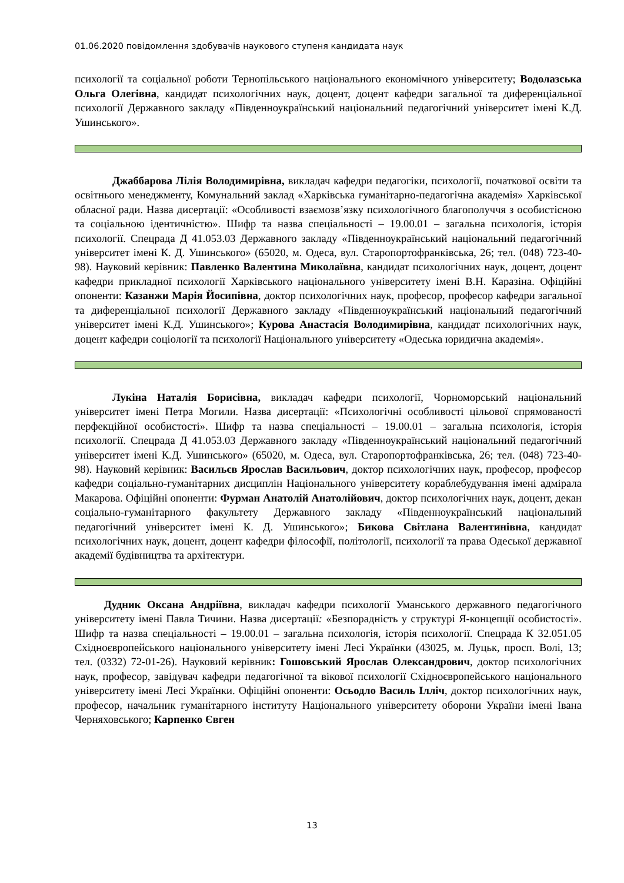01.06.2020 повідомлення здобувачів наукового ступеня кандидата наук
психології та соціальної роботи Тернопільського національного економічного університету; Водолазська Ольга Олегівна, кандидат психологічних наук, доцент, доцент кафедри загальної та диференціальної психології Державного закладу «Південноукраїнський національний педагогічний університет імені К.Д. Ушинського».
Джаббарова Лілія Володимирівна, викладач кафедри педагогіки, психології, початкової освіти та освітнього менеджменту, Комунальний заклад «Харківська гуманітарно-педагогічна академія» Харківської обласної ради. Назва дисертації: «Особливості взаємозв’язку психологічного благополуччя з особистісною та соціальною ідентичністю». Шифр та назва спеціальності – 19.00.01 – загальна психологія, історія психології. Спецрада Д 41.053.03 Державного закладу «Південноукраїнський національний педагогічний університет імені К. Д. Ушинського» (65020, м. Одеса, вул. Старопортофранківська, 26; тел. (048) 723-40-98). Науковий керівник: Павленко Валентина Миколаївна, кандидат психологічних наук, доцент, доцент кафедри прикладної психології Харківського національного університету імені В.Н. Каразіна. Офіційні опоненти: Казанжи Марія Йосипівна, доктор психологічних наук, професор, професор кафедри загальної та диференціальної психології Державного закладу «Південноукраїнський національний педагогічний університет імені К.Д. Ушинського»; Курова Анастасія Володимирівна, кандидат психологічних наук, доцент кафедри соціології та психології Національного університету «Одеська юридична академія».
Лукіна Наталія Борисівна, викладач кафедри психології, Чорноморський національний університет імені Петра Могили. Назва дисертації: «Психологічні особливості цільової спрямованості перфекційної особистості». Шифр та назва спеціальності – 19.00.01 – загальна психологія, історія психології. Спецрада Д 41.053.03 Державного закладу «Південноукраїнський національний педагогічний університет імені К.Д. Ушинського» (65020, м. Одеса, вул. Старопортофранківська, 26; тел. (048) 723-40-98). Науковий керівник: Васильєв Ярослав Васильович, доктор психологічних наук, професор, професор кафедри соціально-гуманітарних дисциплін Національного університету кораблебудування імені адмірала Макарова. Офіційні опоненти: Фурман Анатолій Анатолійович, доктор психологічних наук, доцент, декан соціально-гуманітарного факультету Державного закладу «Південноукраїнський національний педагогічний університет імені К. Д. Ушинського»; Бикова Світлана Валентинівна, кандидат психологічних наук, доцент, доцент кафедри філософії, політології, психології та права Одеської державної академії будівництва та архітектури.
Дудник Оксана Андріївна, викладач кафедри психології Уманського державного педагогічного університету імені Павла Тичини. Назва дисертації: «Безпорадність у структурі Я-концепції особистості». Шифр та назва спеціальності – 19.00.01 – загальна психологія, історія психології. Спецрада К 32.051.05 Східноєвропейського національного університету імені Лесі Українки (43025, м. Луцьк, просп. Волі, 13; тел. (0332) 72-01-26). Науковий керівник: Гошовський Ярослав Олександрович, доктор психологічних наук, професор, завідувач кафедри педагогічної та вікової психології Східноєвропейського національного університету імені Лесі Українки. Офіційні опоненти: Осьодло Василь Ілліч, доктор психологічних наук, професор, начальник гуманітарного інституту Національного університету оборони України імені Івана Черняховського; Карпенко Євген
13